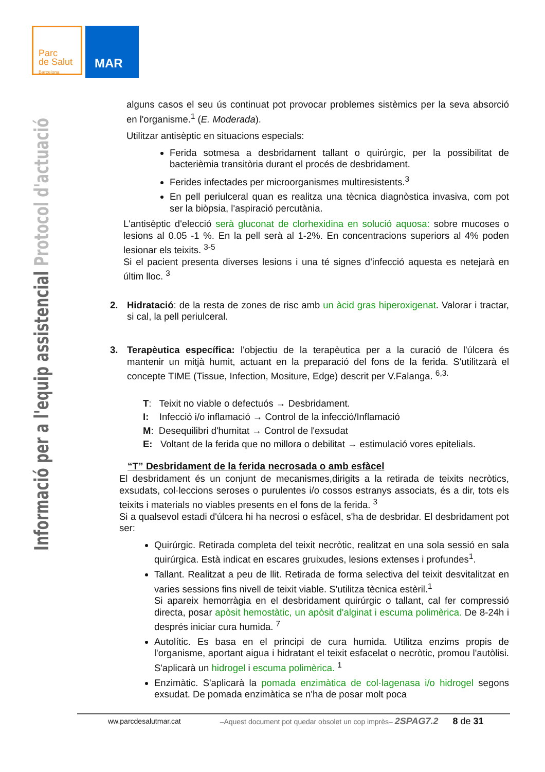Parc
de Salut
Barcelona
MAR
Informació per a l'equip assistencial Protocol d'actuació
alguns casos el seu ús continuat pot provocar problemes sistèmics per la seva absorció en l'organisme.<sup>1</sup> (E. Moderada).
Utilitzar antisèptic en situacions especials:
Ferida sotmesa a desbridament tallant o quirúrgic, per la possibilitat de bacterièmia transitòria durant el procés de desbridament.
Ferides infectades per microorganismes multiresistents.<sup>3</sup>
En pell periulceral quan es realitza una tècnica diagnòstica invasiva, com pot ser la biòpsia, l'aspiració percutània.
L'antisèptic d'elecció serà gluconat de clorhexidina en solució aquosa: sobre mucoses o lesions al 0.05 -1 %. En la pell serà al 1-2%. En concentracions superiors al 4% poden lesionar els teixits. <sup>3-5</sup>
Si el pacient presenta diverses lesions i una té signes d'infecció aquesta es netejarà en últim lloc. <sup>3</sup>
2. Hidratació: de la resta de zones de risc amb un àcid gras hiperoxigenat. Valorar i tractar, si cal, la pell periulceral.
3. Terapèutica específica: l'objectiu de la terapèutica per a la curació de l'úlcera és mantenir un mitjà humit, actuant en la preparació del fons de la ferida. S'utilitzarà el concepte TIME (Tissue, Infection, Mositure, Edge) descrit per V.Falanga. <sup>6,3.</sup>
T: Teixit no viable o defectuós → Desbridament.
I: Infecció i/o inflamació → Control de la infecció/Inflamació
M: Desequilibri d'humitat → Control de l'exsudat
E: Voltant de la ferida que no millora o debilitat → estimulació vores epitelials.
“T” Desbridament de la ferida necrosada o amb esfàcel
El desbridament és un conjunt de mecanismes,dirigits a la retirada de teixits necròtics, exsudats, col·leccions seroses o purulentes i/o cossos estranys associats, és a dir, tots els teixits i materials no viables presents en el fons de la ferida. <sup>3</sup>
Si a qualsevol estadi d'úlcera hi ha necrosi o esfàcel, s'ha de desbridar. El desbridament pot ser:
Quirúrgic. Retirada completa del teixit necròtic, realitzat en una sola sessió en sala quirúrgica. Està indicat en escares gruixudes, lesions extenses i profundes<sup>1</sup>.
Tallant. Realitzat a peu de llit. Retirada de forma selectiva del teixit desvitalitzat en varies sessions fins nivell de teixit viable. S'utilitza tècnica estèril.<sup>1</sup>
Si apareix hemorràgia en el desbridament quirúrgic o tallant, cal fer compressió directa, posar apòsit hemostàtic, un apòsit d'alginat i escuma polimèrica. De 8-24h i després iniciar cura humida. <sup>7</sup>
Autolític. Es basa en el principi de cura humida. Utilitza enzims propis de l'organisme, aportant aigua i hidratant el teixit esfacelat o necròtic, promou l'autòlisi. S'aplicarà un hidrogel i escuma polimèrica. <sup>1</sup>
Enzimàtic. S'aplicarà la pomada enzimàtica de col·lagenasa i/o hidrogel segons exsudat. De pomada enzimàtica se n'ha de posar molt poca
ww.parcdesalutmar.cat –Aquest document pot quedar obsolet un cop imprès– 2SPAG7.2 8 de 31